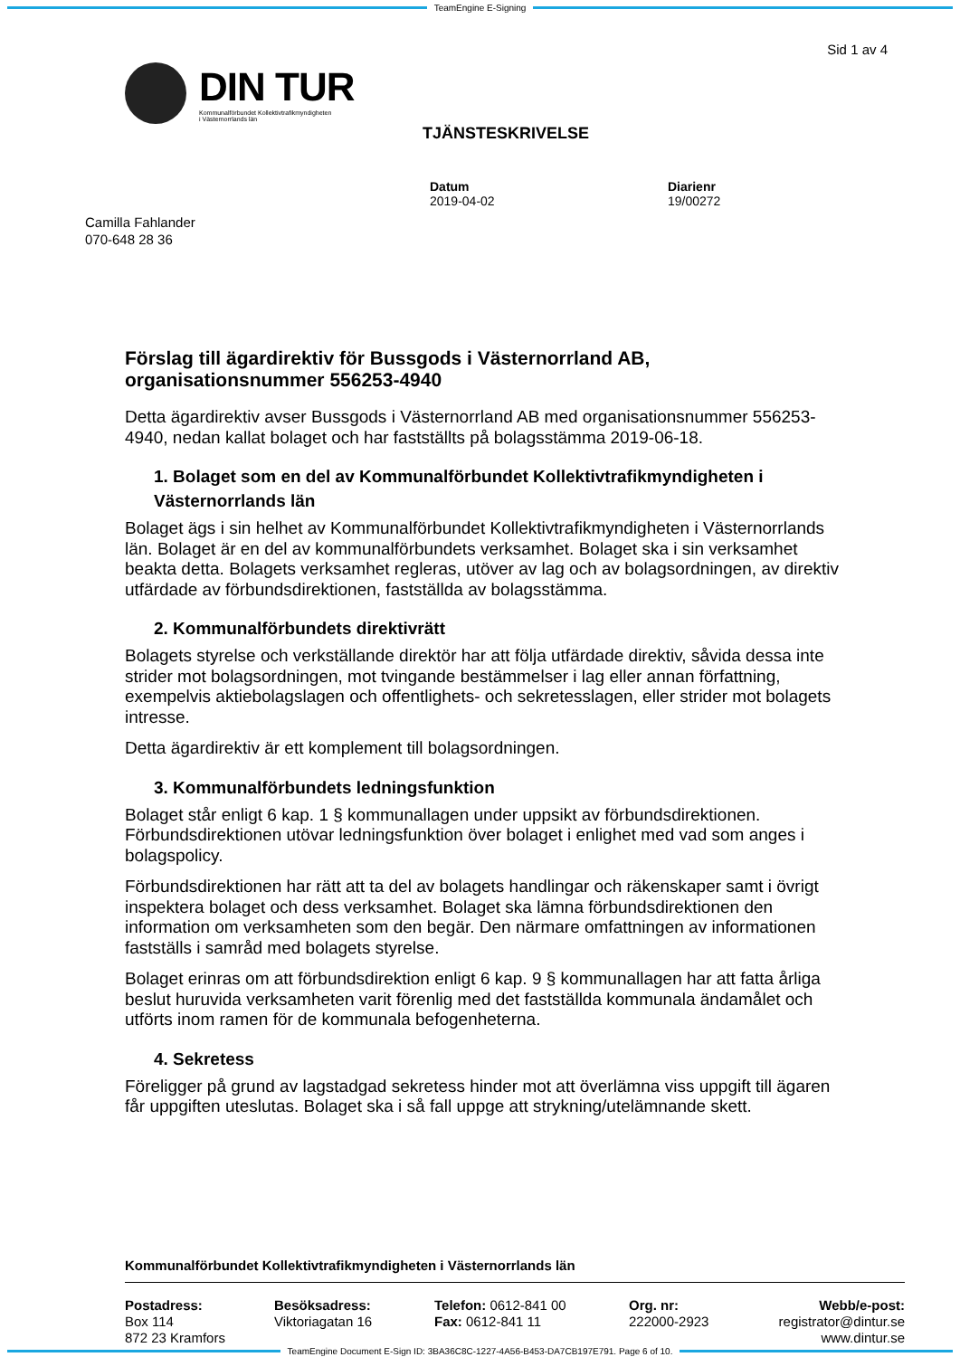TeamEngine E-Signing
Sid 1 av 4
DIN TUR
Kommunalförbundet Kollektivtrafikmyndigheten
i Västernorrlands län
TJÄNSTESKRIVELSE
Datum
2019-04-02
Diarienr
19/00272
Camilla Fahlander
070-648 28 36
Förslag till ägardirektiv för Bussgods i Västernorrland AB, organisationsnummer 556253-4940
Detta ägardirektiv avser Bussgods i Västernorrland AB med organisationsnummer 556253-4940, nedan kallat bolaget och har fastställts på bolagsstämma 2019-06-18.
1. Bolaget som en del av Kommunalförbundet Kollektivtrafikmyndigheten i Västernorrlands län
Bolaget ägs i sin helhet av Kommunalförbundet Kollektivtrafikmyndigheten i Västernorrlands län. Bolaget är en del av kommunalförbundets verksamhet. Bolaget ska i sin verksamhet beakta detta. Bolagets verksamhet regleras, utöver av lag och av bolagsordningen, av direktiv utfärdade av förbundsdirektionen, fastställda av bolagsstämma.
2. Kommunalförbundets direktivrätt
Bolagets styrelse och verkställande direktör har att följa utfärdade direktiv, såvida dessa inte strider mot bolagsordningen, mot tvingande bestämmelser i lag eller annan författning, exempelvis aktiebolagslagen och offentlighets- och sekretesslagen, eller strider mot bolagets intresse.
Detta ägardirektiv är ett komplement till bolagsordningen.
3. Kommunalförbundets ledningsfunktion
Bolaget står enligt 6 kap. 1 § kommunallagen under uppsikt av förbundsdirektionen. Förbundsdirektionen utövar ledningsfunktion över bolaget i enlighet med vad som anges i bolagspolicy.
Förbundsdirektionen har rätt att ta del av bolagets handlingar och räkenskaper samt i övrigt inspektera bolaget och dess verksamhet. Bolaget ska lämna förbundsdirektionen den information om verksamheten som den begär. Den närmare omfattningen av informationen fastställs i samråd med bolagets styrelse.
Bolaget erinras om att förbundsdirektion enligt 6 kap. 9 § kommunallagen har att fatta årliga beslut huruvida verksamheten varit förenlig med det fastställda kommunala ändamålet och utförts inom ramen för de kommunala befogenheterna.
4. Sekretess
Föreligger på grund av lagstadgad sekretess hinder mot att överlämna viss uppgift till ägaren får uppgiften uteslutas. Bolaget ska i så fall uppge att strykning/utelämnande skett.
Kommunalförbundet Kollektivtrafikmyndigheten i Västernorrlands län
Postadress:
Box 114
872 23 Kramfors
Besöksadress:
Viktoriagatan 16
Telefon: 0612-841 00
Fax: 0612-841 11
Org. nr:
222000-2923
Webb/e-post:
registrator@dintur.se
www.dintur.se
TeamEngine Document E-Sign ID: 3BA36C8C-1227-4A56-B453-DA7CB197E791. Page 6 of 10.